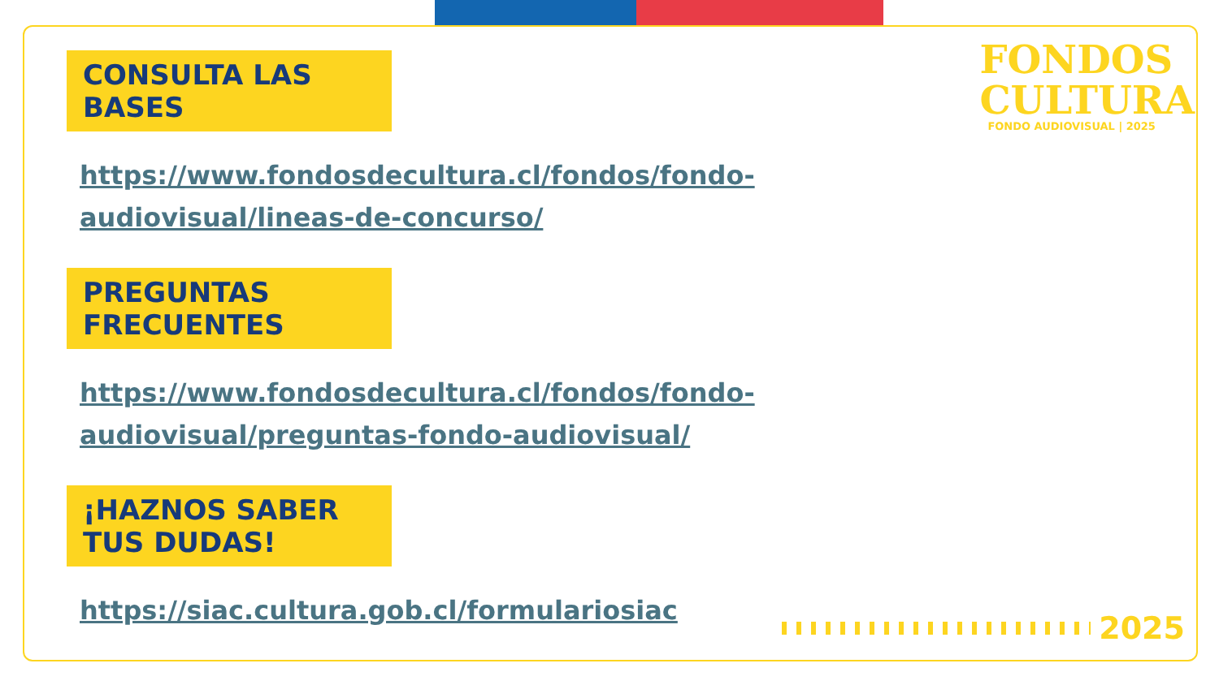FONDOS
CULTURA
FONDO AUDIOVISUAL | 2025
CONSULTA LAS BASES
https://www.fondosdecultura.cl/fondos/fondo-audiovisual/lineas-de-concurso/
PREGUNTAS FRECUENTES
https://www.fondosdecultura.cl/fondos/fondo-audiovisual/preguntas-fondo-audiovisual/
¡HAZNOS SABER TUS DUDAS!
https://siac.cultura.gob.cl/formulariosiac
2025